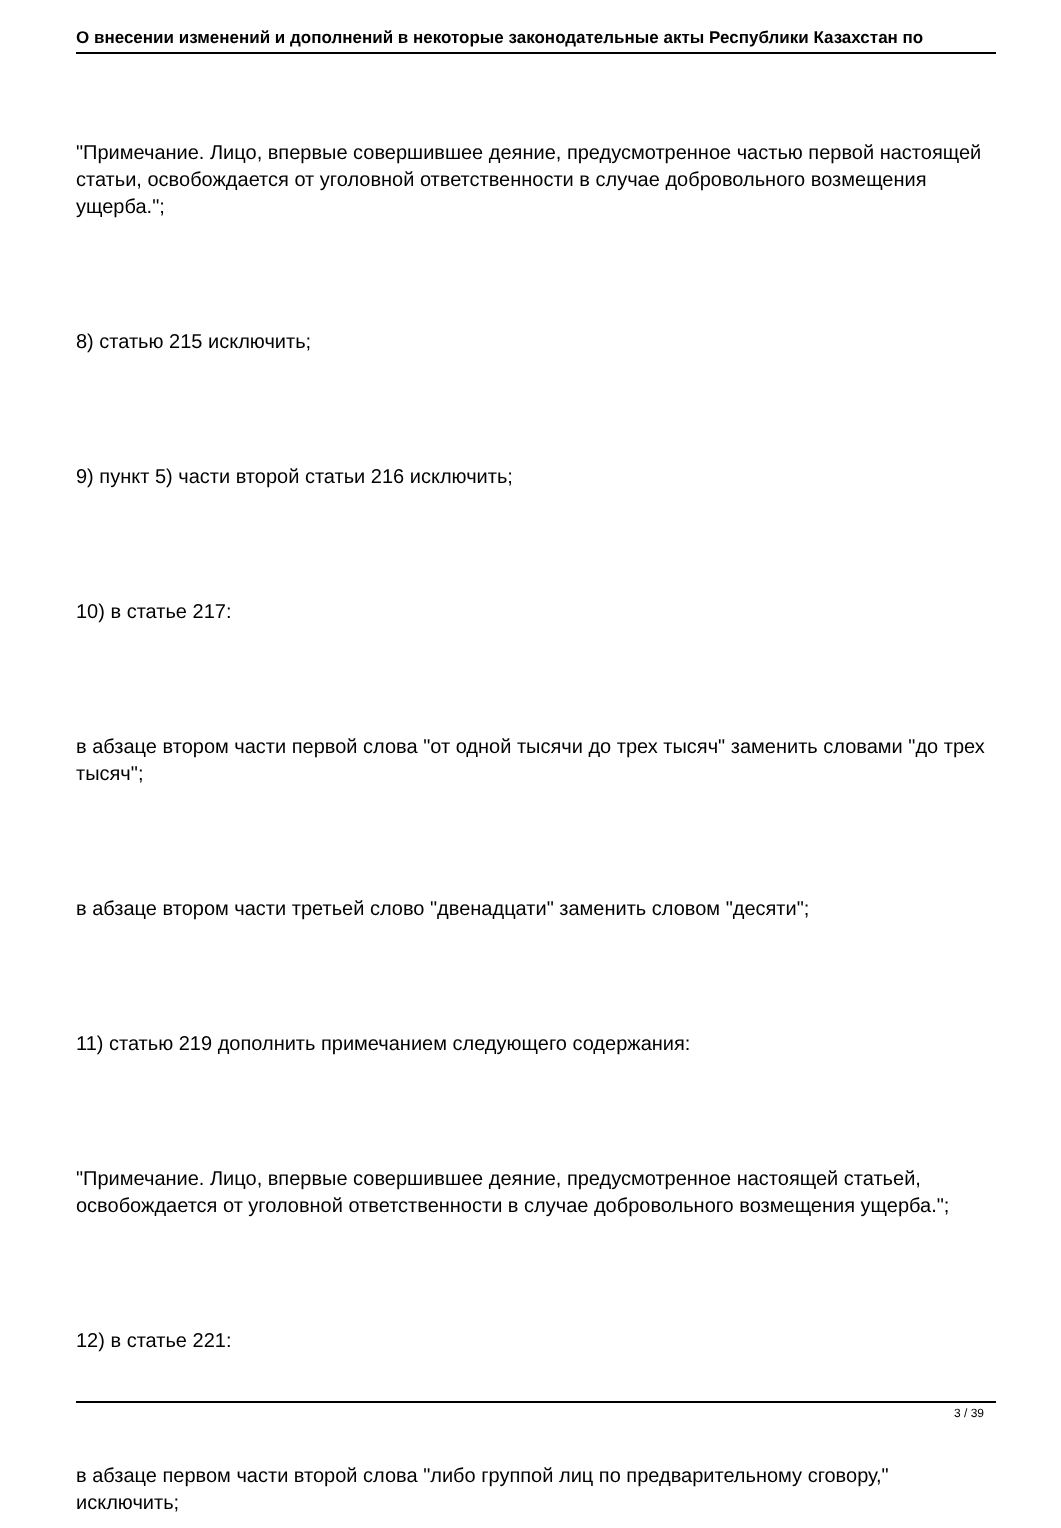О внесении изменений и дополнений в некоторые законодательные акты Республики Казахстан по
"Примечание. Лицо, впервые совершившее деяние, предусмотренное частью первой настоящей статьи, освобождается от уголовной ответственности в случае добровольного возмещения ущерба.";
8) статью 215 исключить;
9) пункт 5) части второй статьи 216 исключить;
10) в статье 217:
в абзаце втором части первой слова "от одной тысячи до трех тысяч" заменить словами "до трех тысяч";
в абзаце втором части третьей слово "двенадцати" заменить словом "десяти";
11) статью 219 дополнить примечанием следующего содержания:
"Примечание. Лицо, впервые совершившее деяние, предусмотренное настоящей статьей, освобождается от уголовной ответственности в случае добровольного возмещения ущерба.";
12) в статье 221:
в абзаце первом части второй слова "либо группой лиц по предварительному сговору," исключить;
3 / 39